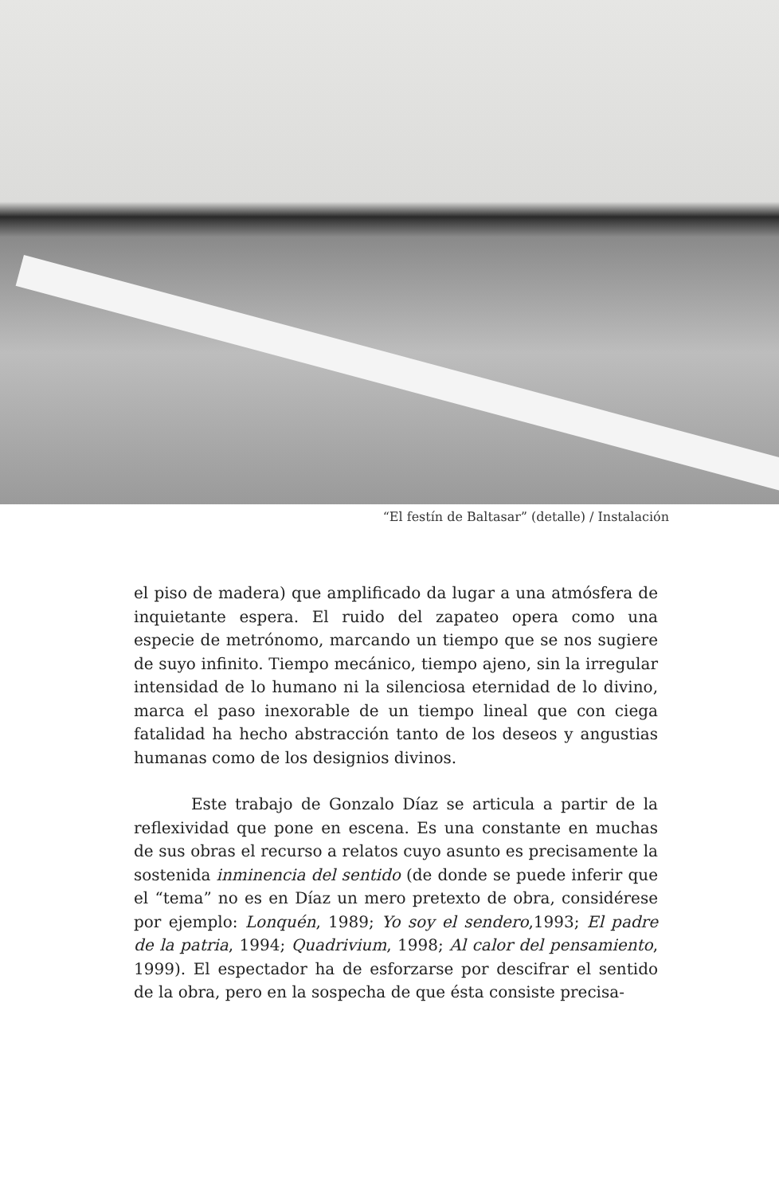“El festín de Baltasar” (detalle) / Instalación
el piso de madera) que amplificado da lugar a una atmósfera de inquietante espera. El ruido del zapateo opera como una especie de metrónomo, marcando un tiempo que se nos sugiere de suyo infinito. Tiempo mecánico, tiempo ajeno, sin la irregular intensidad de lo humano ni la silenciosa eternidad de lo divino, marca el paso inexorable de un tiempo lineal que con ciega fatalidad ha hecho abstracción tanto de los deseos y angustias humanas como de los designios divinos.
Este trabajo de Gonzalo Díaz se articula a partir de la reflexividad que pone en escena. Es una constante en muchas de sus obras el recurso a relatos cuyo asunto es precisamente la sostenida inminencia del sentido (de donde se puede inferir que el “tema” no es en Díaz un mero pretexto de obra, considérese por ejemplo: Lonquén, 1989; Yo soy el sendero,1993; El padre de la patria, 1994; Quadrivium, 1998; Al calor del pensamiento, 1999). El espectador ha de esforzarse por descifrar el sentido de la obra, pero en la sospecha de que ésta consiste precisa-